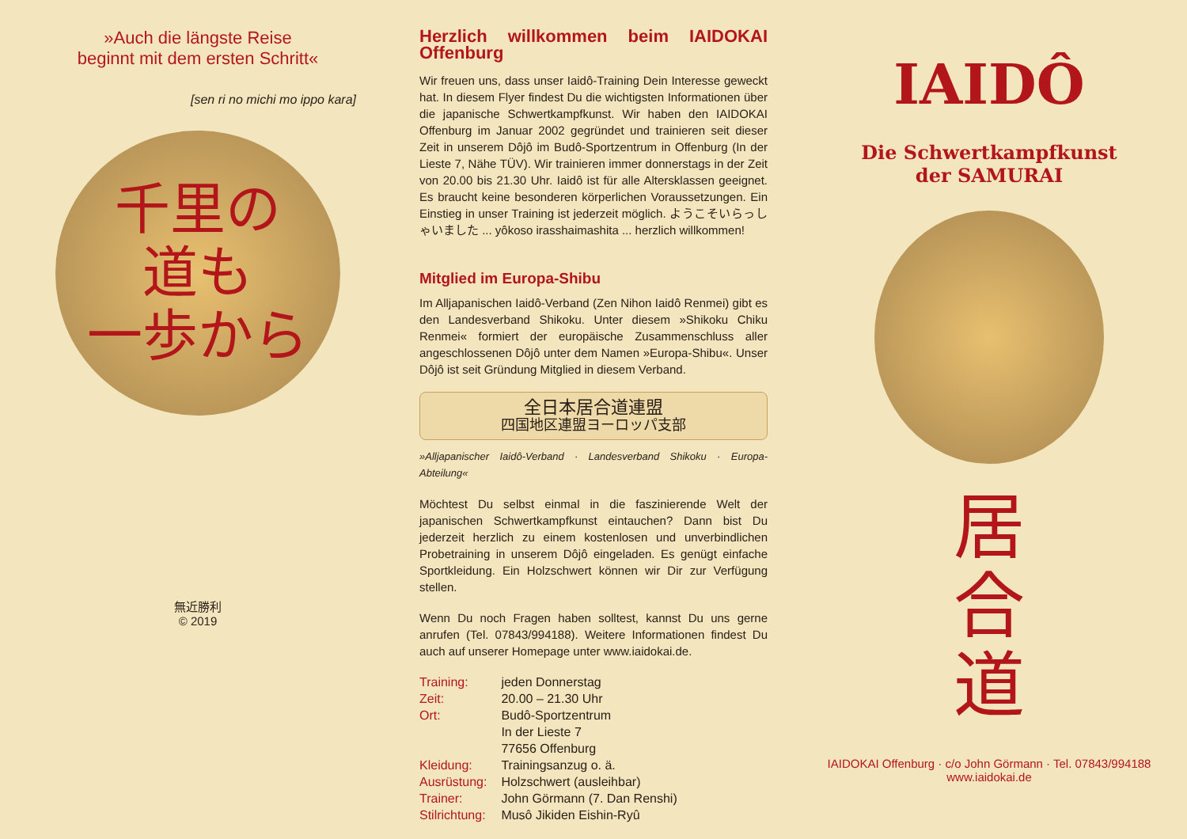»Auch die längste Reise
beginnt mit dem ersten Schritt«
[sen ri no michi mo ippo kara]
千里の
道も
一歩から
無近勝利
© 2019
Herzlich willkommen beim IAIDOKAI Offenburg
Wir freuen uns, dass unser Iaidô-Training Dein Interesse geweckt hat. In diesem Flyer findest Du die wichtigsten Informationen über die japanische Schwertkampfkunst. Wir haben den IAIDOKAI Offenburg im Januar 2002 gegründet und trainieren seit dieser Zeit in unserem Dôjô im Budô-Sportzentrum in Offenburg (In der Lieste 7, Nähe TÜV). Wir trainieren immer donnerstags in der Zeit von 20.00 bis 21.30 Uhr. Iaidô ist für alle Altersklassen geeignet. Es braucht keine besonderen körperlichen Voraussetzungen. Ein Einstieg in unser Training ist jederzeit möglich. ようこそいらっしゃいました ... yôkoso irasshaimashita ... herzlich willkommen!
Mitglied im Europa-Shibu
Im Alljapanischen Iaidô-Verband (Zen Nihon Iaidô Renmei) gibt es den Landesverband Shikoku. Unter diesem »Shikoku Chiku Renmei« formiert der europäische Zusammenschluss aller angeschlossenen Dôjô unter dem Namen »Europa-Shibu«. Unser Dôjô ist seit Gründung Mitglied in diesem Verband.
全日本居合道連盟
四国地区連盟ヨーロッパ支部
»Alljapanischer Iaidô-Verband · Landesverband Shikoku · Europa-Abteilung«
Möchtest Du selbst einmal in die faszinierende Welt der japanischen Schwertkampfkunst eintauchen? Dann bist Du jederzeit herzlich zu einem kostenlosen und unverbindlichen Probetraining in unserem Dôjô eingeladen. Es genügt einfache Sportkleidung. Ein Holzschwert können wir Dir zur Verfügung stellen.
Wenn Du noch Fragen haben solltest, kannst Du uns gerne anrufen (Tel. 07843/994188). Weitere Informationen findest Du auch auf unserer Homepage unter www.iaidokai.de.
| Training: | jeden Donnerstag |
| Zeit: | 20.00 – 21.30 Uhr |
| Ort: | Budô-Sportzentrum In der Lieste 7 77656 Offenburg |
| Kleidung: | Trainingsanzug o. ä. |
| Ausrüstung: | Holzschwert (ausleihbar) |
| Trainer: | John Görmann (7. Dan Renshi) |
| Stilrichtung: | Musô Jikiden Eishin-Ryû |
IAIDÔ
Die Schwertkampfkunst
der SAMURAI
居
合
道
IAIDOKAI Offenburg · c/o John Görmann · Tel. 07843/994188
www.iaidokai.de